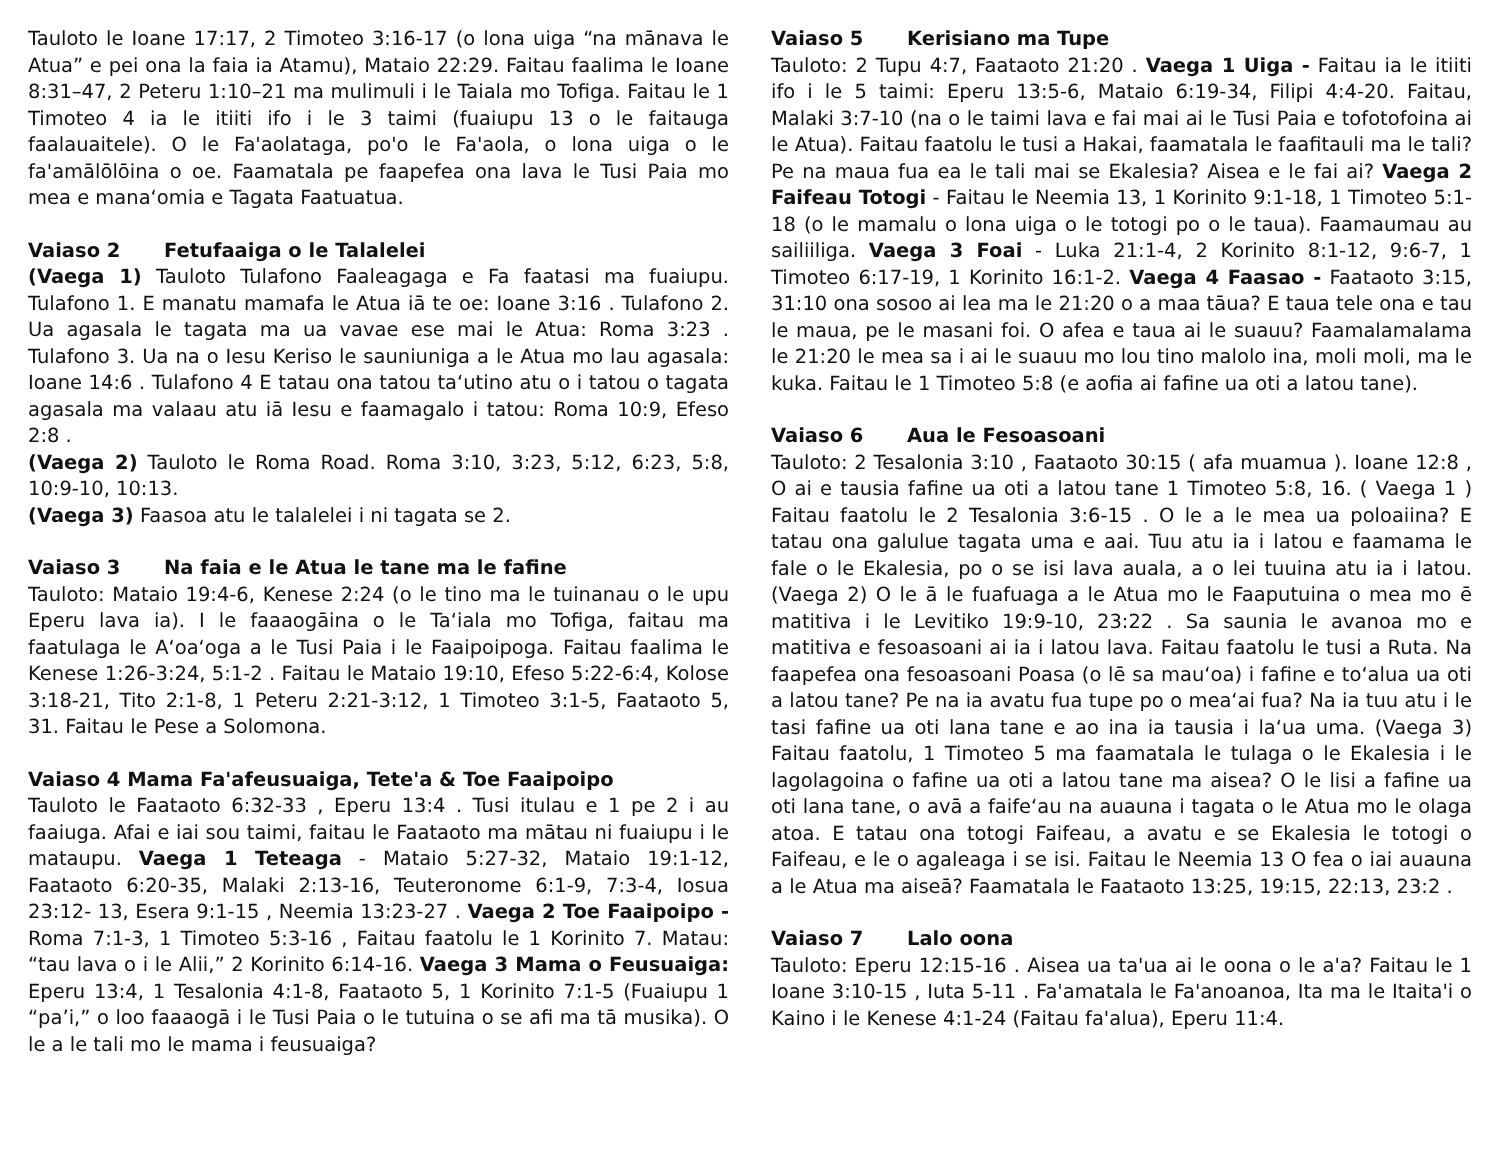Tauloto le Ioane 17:17, 2 Timoteo 3:16-17 (o lona uiga “na mānava le Atua” e pei ona la faia ia Atamu), Mataio 22:29. Faitau faalima le Ioane 8:31–47, 2 Peteru 1:10–21 ma mulimuli i le Taiala mo Tofiga. Faitau le 1 Timoteo 4 ia le itiiti ifo i le 3 taimi (fuaiupu 13 o le faitauga faalauaitele). O le Fa'aolataga, po'o le Fa'aola, o lona uiga o le fa'amālōlōina o oe. Faamatala pe faapefea ona lava le Tusi Paia mo mea e mana‘omia e Tagata Faatuatua.
Vaiaso 2 Fetufaaiga o le Talalelei
(Vaega 1) Tauloto Tulafono Faaleagaga e Fa faatasi ma fuaiupu. Tulafono 1. E manatu mamafa le Atua iā te oe: Ioane 3:16 . Tulafono 2. Ua agasala le tagata ma ua vavae ese mai le Atua: Roma 3:23 . Tulafono 3. Ua na o Iesu Keriso le sauniuniga a le Atua mo lau agasala: Ioane 14:6 . Tulafono 4 E tatau ona tatou ta‘utino atu o i tatou o tagata agasala ma valaau atu iā Iesu e faamagalo i tatou: Roma 10:9, Efeso 2:8 .
(Vaega 2) Tauloto le Roma Road. Roma 3:10, 3:23, 5:12, 6:23, 5:8, 10:9-10, 10:13.
(Vaega 3) Faasoa atu le talalelei i ni tagata se 2.
Vaiaso 3 Na faia e le Atua le tane ma le fafine
Tauloto: Mataio 19:4-6, Kenese 2:24 (o le tino ma le tuinanau o le upu Eperu lava ia). I le faaaogāina o le Ta‘iala mo Tofiga, faitau ma faatulaga le A‘oa‘oga a le Tusi Paia i le Faaipoipoga. Faitau faalima le Kenese 1:26-3:24, 5:1-2 . Faitau le Mataio 19:10, Efeso 5:22-6:4, Kolose 3:18-21, Tito 2:1-8, 1 Peteru 2:21-3:12, 1 Timoteo 3:1-5, Faataoto 5, 31. Faitau le Pese a Solomona.
Vaiaso 4 Mama Fa'afeusuaiga, Tete'a & Toe Faaipoipo
Tauloto le Faataoto 6:32-33 , Eperu 13:4 . Tusi itulau e 1 pe 2 i au faaiuga. Afai e iai sou taimi, faitau le Faataoto ma mātau ni fuaiupu i le mataupu. Vaega 1 Teteaga - Mataio 5:27-32, Mataio 19:1-12, Faataoto 6:20-35, Malaki 2:13-16, Teuteronome 6:1-9, 7:3-4, Iosua 23:12- 13, Esera 9:1-15 , Neemia 13:23-27 . Vaega 2 Toe Faaipoipo - Roma 7:1-3, 1 Timoteo 5:3-16 , Faitau faatolu le 1 Korinito 7. Matau: “tau lava o i le Alii,” 2 Korinito 6:14-16. Vaega 3 Mama o Feusuaiga: Eperu 13:4, 1 Tesalonia 4:1-8, Faataoto 5, 1 Korinito 7:1-5 (Fuaiupu 1 “pa’i,” o loo faaaogā i le Tusi Paia o le tutuina o se afi ma tā musika). O le a le tali mo le mama i feusuaiga?
Vaiaso 5 Kerisiano ma Tupe
Tauloto: 2 Tupu 4:7, Faataoto 21:20 . Vaega 1 Uiga - Faitau ia le itiiti ifo i le 5 taimi: Eperu 13:5-6, Mataio 6:19-34, Filipi 4:4-20. Faitau, Malaki 3:7-10 (na o le taimi lava e fai mai ai le Tusi Paia e tofotofoina ai le Atua). Faitau faatolu le tusi a Hakai, faamatala le faafitauli ma le tali? Pe na maua fua ea le tali mai se Ekalesia? Aisea e le fai ai? Vaega 2 Faifeau Totogi - Faitau le Neemia 13, 1 Korinito 9:1-18, 1 Timoteo 5:1-18 (o le mamalu o lona uiga o le totogi po o le taua). Faamaumau au sailiiliga. Vaega 3 Foai - Luka 21:1-4, 2 Korinito 8:1-12, 9:6-7, 1 Timoteo 6:17-19, 1 Korinito 16:1-2. Vaega 4 Faasao - Faataoto 3:15, 31:10 ona sosoo ai lea ma le 21:20 o a maa tāua? E taua tele ona e tau le maua, pe le masani foi. O afea e taua ai le suauu? Faamalamalama le 21:20 le mea sa i ai le suauu mo lou tino malolo ina, moli moli, ma le kuka. Faitau le 1 Timoteo 5:8 (e aofia ai fafine ua oti a latou tane).
Vaiaso 6 Aua le Fesoasoani
Tauloto: 2 Tesalonia 3:10 , Faataoto 30:15 ( afa muamua ). Ioane 12:8 , O ai e tausia fafine ua oti a latou tane 1 Timoteo 5:8, 16. ( Vaega 1 ) Faitau faatolu le 2 Tesalonia 3:6-15 . O le a le mea ua poloaiina? E tatau ona galulue tagata uma e aai. Tuu atu ia i latou e faamama le fale o le Ekalesia, po o se isi lava auala, a o lei tuuina atu ia i latou. (Vaega 2) O le ā le fuafuaga a le Atua mo le Faaputuina o mea mo ē matitiva i le Levitiko 19:9-10, 23:22 . Sa saunia le avanoa mo e matitiva e fesoasoani ai ia i latou lava. Faitau faatolu le tusi a Ruta. Na faapefea ona fesoasoani Poasa (o lē sa mau‘oa) i fafine e to‘alua ua oti a latou tane? Pe na ia avatu fua tupe po o mea‘ai fua? Na ia tuu atu i le tasi fafine ua oti lana tane e ao ina ia tausia i la‘ua uma. (Vaega 3) Faitau faatolu, 1 Timoteo 5 ma faamatala le tulaga o le Ekalesia i le lagolagoina o fafine ua oti a latou tane ma aisea? O le lisi a fafine ua oti lana tane, o avā a faife‘au na auauna i tagata o le Atua mo le olaga atoa. E tatau ona totogi Faifeau, a avatu e se Ekalesia le totogi o Faifeau, e le o agaleaga i se isi. Faitau le Neemia 13 O fea o iai auauna a le Atua ma aiseā? Faamatala le Faataoto 13:25, 19:15, 22:13, 23:2 .
Vaiaso 7 Lalo oona
Tauloto: Eperu 12:15-16 . Aisea ua ta'ua ai le oona o le a'a? Faitau le 1 Ioane 3:10-15 , Iuta 5-11 . Fa'amatala le Fa'anoanoa, Ita ma le Itaita'i o Kaino i le Kenese 4:1-24 (Faitau fa'alua), Eperu 11:4.